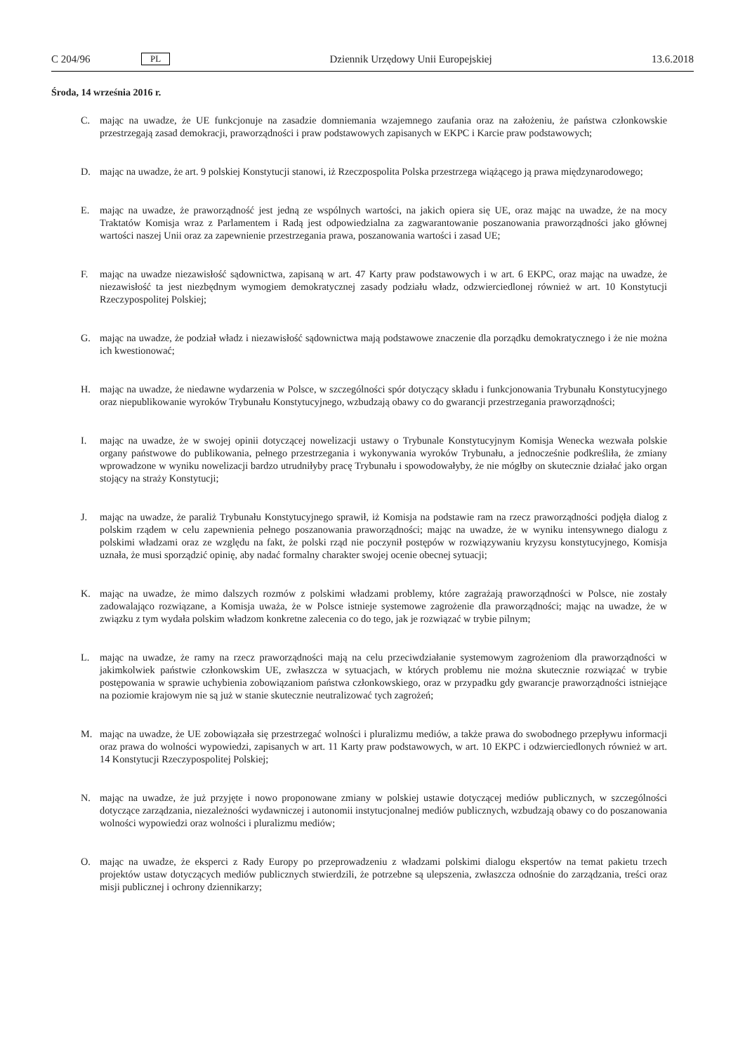C 204/96 PL Dziennik Urzędowy Unii Europejskiej 13.6.2018
Środa, 14 września 2016 r.
C. mając na uwadze, że UE funkcjonuje na zasadzie domniemania wzajemnego zaufania oraz na założeniu, że państwa członkowskie przestrzegają zasad demokracji, praworządności i praw podstawowych zapisanych w EKPC i Karcie praw podstawowych;
D. mając na uwadze, że art. 9 polskiej Konstytucji stanowi, iż Rzeczpospolita Polska przestrzega wiążącego ją prawa międzynarodowego;
E. mając na uwadze, że praworządność jest jedną ze wspólnych wartości, na jakich opiera się UE, oraz mając na uwadze, że na mocy Traktatów Komisja wraz z Parlamentem i Radą jest odpowiedzialna za zagwarantowanie poszanowania praworządności jako głównej wartości naszej Unii oraz za zapewnienie przestrzegania prawa, poszanowania wartości i zasad UE;
F. mając na uwadze niezawisłość sądownictwa, zapisaną w art. 47 Karty praw podstawowych i w art. 6 EKPC, oraz mając na uwadze, że niezawisłość ta jest niezbędnym wymogiem demokratycznej zasady podziału władz, odzwierciedlonej również w art. 10 Konstytucji Rzeczypospolitej Polskiej;
G. mając na uwadze, że podział władz i niezawisłość sądownictwa mają podstawowe znaczenie dla porządku demokratycznego i że nie można ich kwestionować;
H. mając na uwadze, że niedawne wydarzenia w Polsce, w szczególności spór dotyczący składu i funkcjonowania Trybunału Konstytucyjnego oraz niepublikowanie wyroków Trybunału Konstytucyjnego, wzbudzają obawy co do gwarancji przestrzegania praworządności;
I. mając na uwadze, że w swojej opinii dotyczącej nowelizacji ustawy o Trybunale Konstytucyjnym Komisja Wenecka wezwała polskie organy państwowe do publikowania, pełnego przestrzegania i wykonywania wyroków Trybunału, a jednocześnie podkreśliła, że zmiany wprowadzone w wyniku nowelizacji bardzo utrudniłyby pracę Trybunału i spowodowałyby, że nie mógłby on skutecznie działać jako organ stojący na straży Konstytucji;
J. mając na uwadze, że paraliż Trybunału Konstytucyjnego sprawił, iż Komisja na podstawie ram na rzecz praworządności podjęła dialog z polskim rządem w celu zapewnienia pełnego poszanowania praworządności; mając na uwadze, że w wyniku intensywnego dialogu z polskimi władzami oraz ze względu na fakt, że polski rząd nie poczynił postępów w rozwiązywaniu kryzysu konstytucyjnego, Komisja uznała, że musi sporządzić opinię, aby nadać formalny charakter swojej ocenie obecnej sytuacji;
K. mając na uwadze, że mimo dalszych rozmów z polskimi władzami problemy, które zagrażają praworządności w Polsce, nie zostały zadowalająco rozwiązane, a Komisja uważa, że w Polsce istnieje systemowe zagrożenie dla praworządności; mając na uwadze, że w związku z tym wydała polskim władzom konkretne zalecenia co do tego, jak je rozwiązać w trybie pilnym;
L. mając na uwadze, że ramy na rzecz praworządności mają na celu przeciwdziałanie systemowym zagrożeniom dla praworządności w jakimkolwiek państwie członkowskim UE, zwłaszcza w sytuacjach, w których problemu nie można skutecznie rozwiązać w trybie postępowania w sprawie uchybienia zobowiązaniom państwa członkowskiego, oraz w przypadku gdy gwarancje praworządności istniejące na poziomie krajowym nie są już w stanie skutecznie neutralizować tych zagrożeń;
M. mając na uwadze, że UE zobowiązała się przestrzegać wolności i pluralizmu mediów, a także prawa do swobodnego przepływu informacji oraz prawa do wolności wypowiedzi, zapisanych w art. 11 Karty praw podstawowych, w art. 10 EKPC i odzwierciedlonych również w art. 14 Konstytucji Rzeczypospolitej Polskiej;
N. mając na uwadze, że już przyjęte i nowo proponowane zmiany w polskiej ustawie dotyczącej mediów publicznych, w szczególności dotyczące zarządzania, niezależności wydawniczej i autonomii instytucjonalnej mediów publicznych, wzbudzają obawy co do poszanowania wolności wypowiedzi oraz wolności i pluralizmu mediów;
O. mając na uwadze, że eksperci z Rady Europy po przeprowadzeniu z władzami polskimi dialogu ekspertów na temat pakietu trzech projektów ustaw dotyczących mediów publicznych stwierdzili, że potrzebne są ulepszenia, zwłaszcza odnośnie do zarządzania, treści oraz misji publicznej i ochrony dziennikarzy;